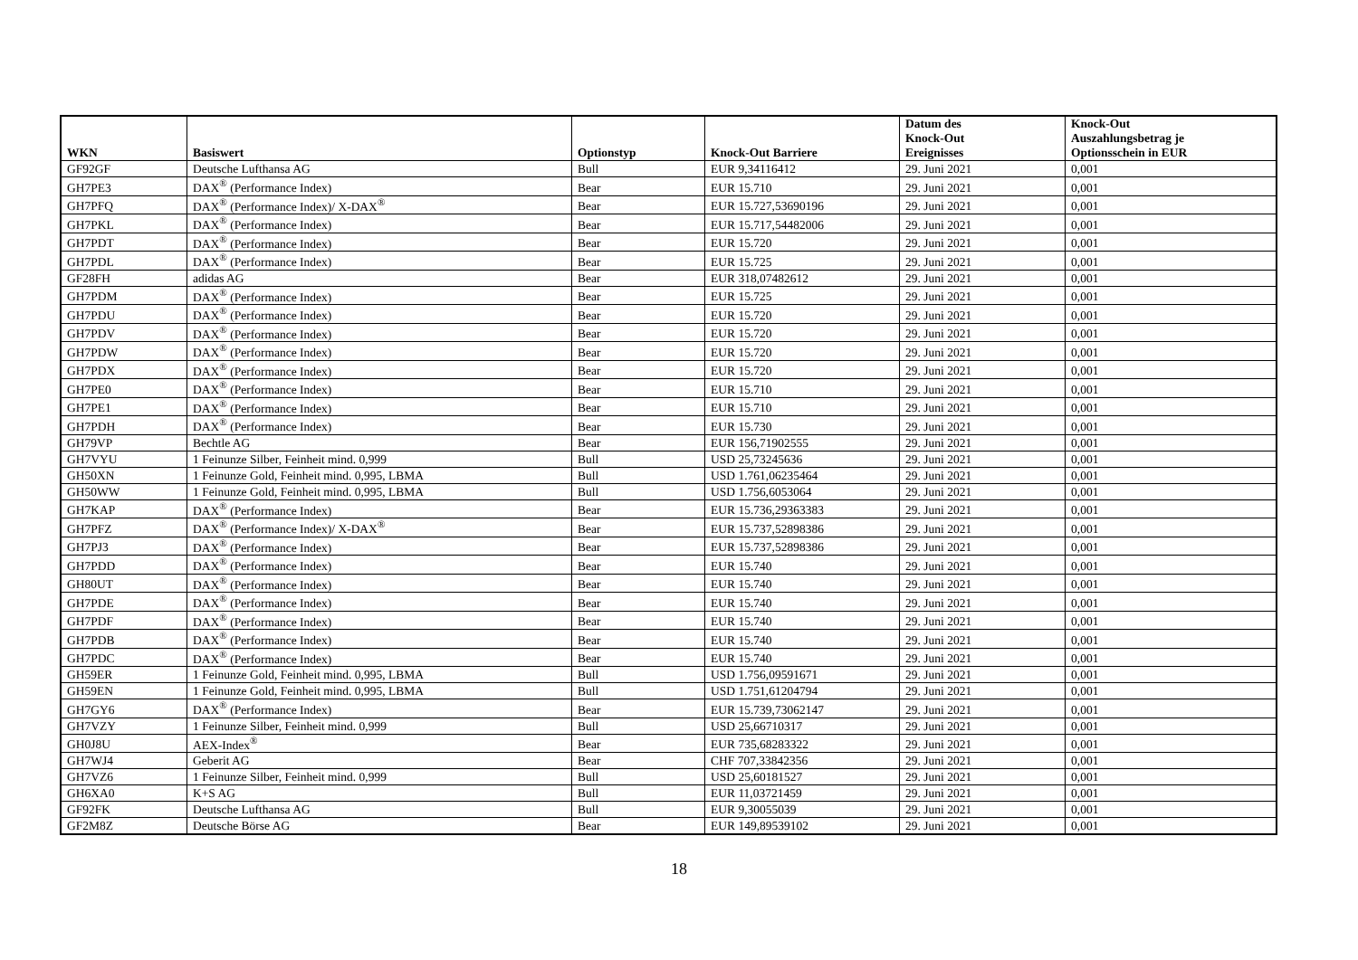| WKN | Basiswert | Optionstyp | Knock-Out Barriere | Datum des Knock-Out Ereignisses | Knock-Out Auszahlungsbetrag je Optionsschein in EUR |
| --- | --- | --- | --- | --- | --- |
| GF92GF | Deutsche Lufthansa AG | Bull | EUR 9,34116412 | 29. Juni 2021 | 0,001 |
| GH7PE3 | DAX<sup>®</sup> (Performance Index) | Bear | EUR 15.710 | 29. Juni 2021 | 0,001 |
| GH7PFQ | DAX<sup>®</sup> (Performance Index)/ X-DAX<sup>®</sup> | Bear | EUR 15.727,53690196 | 29. Juni 2021 | 0,001 |
| GH7PKL | DAX<sup>®</sup> (Performance Index) | Bear | EUR 15.717,54482006 | 29. Juni 2021 | 0,001 |
| GH7PDT | DAX<sup>®</sup> (Performance Index) | Bear | EUR 15.720 | 29. Juni 2021 | 0,001 |
| GH7PDL | DAX<sup>®</sup> (Performance Index) | Bear | EUR 15.725 | 29. Juni 2021 | 0,001 |
| GF28FH | adidas AG | Bear | EUR 318,07482612 | 29. Juni 2021 | 0,001 |
| GH7PDM | DAX<sup>®</sup> (Performance Index) | Bear | EUR 15.725 | 29. Juni 2021 | 0,001 |
| GH7PDU | DAX<sup>®</sup> (Performance Index) | Bear | EUR 15.720 | 29. Juni 2021 | 0,001 |
| GH7PDV | DAX<sup>®</sup> (Performance Index) | Bear | EUR 15.720 | 29. Juni 2021 | 0,001 |
| GH7PDW | DAX<sup>®</sup> (Performance Index) | Bear | EUR 15.720 | 29. Juni 2021 | 0,001 |
| GH7PDX | DAX<sup>®</sup> (Performance Index) | Bear | EUR 15.720 | 29. Juni 2021 | 0,001 |
| GH7PE0 | DAX<sup>®</sup> (Performance Index) | Bear | EUR 15.710 | 29. Juni 2021 | 0,001 |
| GH7PE1 | DAX<sup>®</sup> (Performance Index) | Bear | EUR 15.710 | 29. Juni 2021 | 0,001 |
| GH7PDH | DAX<sup>®</sup> (Performance Index) | Bear | EUR 15.730 | 29. Juni 2021 | 0,001 |
| GH79VP | Bechtle AG | Bear | EUR 156,71902555 | 29. Juni 2021 | 0,001 |
| GH7VYU | 1 Feinunze Silber, Feinheit mind. 0,999 | Bull | USD 25,73245636 | 29. Juni 2021 | 0,001 |
| GH50XN | 1 Feinunze Gold, Feinheit mind. 0,995, LBMA | Bull | USD 1.761,06235464 | 29. Juni 2021 | 0,001 |
| GH50WW | 1 Feinunze Gold, Feinheit mind. 0,995, LBMA | Bull | USD 1.756,6053064 | 29. Juni 2021 | 0,001 |
| GH7KAP | DAX<sup>®</sup> (Performance Index) | Bear | EUR 15.736,29363383 | 29. Juni 2021 | 0,001 |
| GH7PFZ | DAX<sup>®</sup> (Performance Index)/ X-DAX<sup>®</sup> | Bear | EUR 15.737,52898386 | 29. Juni 2021 | 0,001 |
| GH7PJ3 | DAX<sup>®</sup> (Performance Index) | Bear | EUR 15.737,52898386 | 29. Juni 2021 | 0,001 |
| GH7PDD | DAX<sup>®</sup> (Performance Index) | Bear | EUR 15.740 | 29. Juni 2021 | 0,001 |
| GH80UT | DAX<sup>®</sup> (Performance Index) | Bear | EUR 15.740 | 29. Juni 2021 | 0,001 |
| GH7PDE | DAX<sup>®</sup> (Performance Index) | Bear | EUR 15.740 | 29. Juni 2021 | 0,001 |
| GH7PDF | DAX<sup>®</sup> (Performance Index) | Bear | EUR 15.740 | 29. Juni 2021 | 0,001 |
| GH7PDB | DAX<sup>®</sup> (Performance Index) | Bear | EUR 15.740 | 29. Juni 2021 | 0,001 |
| GH7PDC | DAX<sup>®</sup> (Performance Index) | Bear | EUR 15.740 | 29. Juni 2021 | 0,001 |
| GH59ER | 1 Feinunze Gold, Feinheit mind. 0,995, LBMA | Bull | USD 1.756,09591671 | 29. Juni 2021 | 0,001 |
| GH59EN | 1 Feinunze Gold, Feinheit mind. 0,995, LBMA | Bull | USD 1.751,61204794 | 29. Juni 2021 | 0,001 |
| GH7GY6 | DAX<sup>®</sup> (Performance Index) | Bear | EUR 15.739,73062147 | 29. Juni 2021 | 0,001 |
| GH7VZY | 1 Feinunze Silber, Feinheit mind. 0,999 | Bull | USD 25,66710317 | 29. Juni 2021 | 0,001 |
| GH0J8U | AEX-Index<sup>®</sup> | Bear | EUR 735,68283322 | 29. Juni 2021 | 0,001 |
| GH7WJ4 | Geberit AG | Bear | CHF 707,33842356 | 29. Juni 2021 | 0,001 |
| GH7VZ6 | 1 Feinunze Silber, Feinheit mind. 0,999 | Bull | USD 25,60181527 | 29. Juni 2021 | 0,001 |
| GH6XA0 | K+S AG | Bull | EUR 11,03721459 | 29. Juni 2021 | 0,001 |
| GF92FK | Deutsche Lufthansa AG | Bull | EUR 9,30055039 | 29. Juni 2021 | 0,001 |
| GF2M8Z | Deutsche Börse AG | Bear | EUR 149,89539102 | 29. Juni 2021 | 0,001 |
18